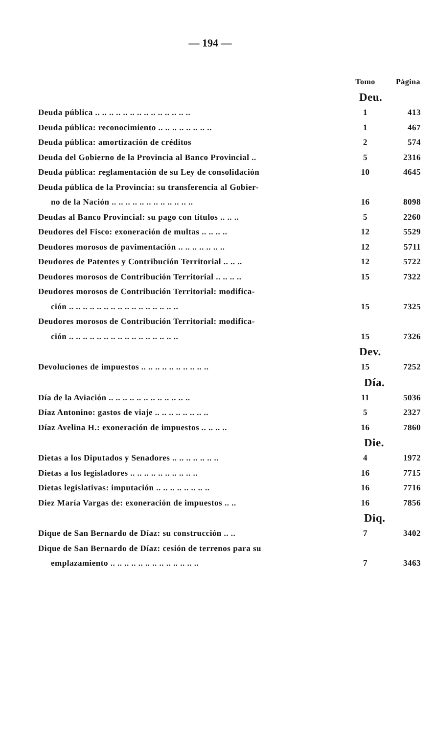— 194 —
| | Tomo | Página |
| | Deu. | |
| Deuda pública .. .. .. .. .. .. .. .. .. .. .. .. .. .. | 1 | 413 |
| Deuda pública: reconocimiento .. .. .. .. .. .. .. .. | 1 | 467 |
| Deuda pública: amortización de créditos | 2 | 574 |
| Deuda del Gobierno de la Provincia al Banco Provincial .. | 5 | 2316 |
| Deuda pública: reglamentación de su Ley de consolidación | 10 | 4645 |
| Deuda pública de la Provincia: su transferencia al Gobier- | | |
| no de la Nación .. .. .. .. .. .. .. .. .. .. .. .. | 16 | 8098 |
| Deudas al Banco Provincial: su pago con títulos .. .. .. | 5 | 2260 |
| Deudores del Fisco: exoneración de multas .. .. .. .. | 12 | 5529 |
| Deudores morosos de pavimentación .. .. .. .. .. .. .. | 12 | 5711 |
| Deudores de Patentes y Contribución Territorial .. .. .. | 12 | 5722 |
| Deudores morosos de Contribución Territorial .. .. .. .. | 15 | 7322 |
| Deudores morosos de Contribución Territorial: modifica- | | |
| ción .. .. .. .. .. .. .. .. .. .. .. .. .. .. .. .. | 15 | 7325 |
| Deudores morosos de Contribución Territorial: modifica- | | |
| ción .. .. .. .. .. .. .. .. .. .. .. .. .. .. .. .. | 15 | 7326 |
| | Dev. | |
| Devoluciones de impuestos .. .. .. .. .. .. .. .. .. .. | 15 | 7252 |
| | Día. | |
| Día de la Aviación .. .. .. .. .. .. .. .. .. .. .. .. | 11 | 5036 |
| Díaz Antonino: gastos de viaje .. .. .. .. .. .. .. .. | 5 | 2327 |
| Díaz Avelina H.: exoneración de impuestos .. .. .. .. | 16 | 7860 |
| | Die. | |
| Dietas a los Diputados y Senadores .. .. .. .. .. .. .. | 4 | 1972 |
| Dietas a los legisladores .. .. .. .. .. .. .. .. .. .. | 16 | 7715 |
| Dietas legislativas: imputación .. .. .. .. .. .. .. .. | 16 | 7716 |
| Diez María Vargas de: exoneración de impuestos .. .. | 16 | 7856 |
| | Diq. | |
| Dique de San Bernardo de Díaz: su construcción .. .. | 7 | 3402 |
| Dique de San Bernardo de Díaz: cesión de terrenos para su | | |
| emplazamiento .. .. .. .. .. .. .. .. .. .. .. .. .. | 7 | 3463 |